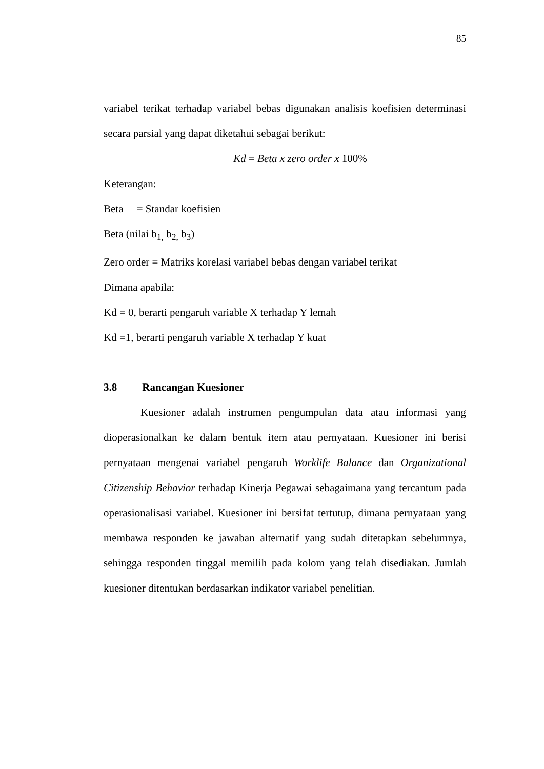85
variabel terikat terhadap variabel bebas digunakan analisis koefisien determinasi secara parsial yang dapat diketahui sebagai berikut:
Kd = Beta x zero order x 100%
Keterangan:
Beta = Standar koefisien
Beta (nilai b<sub>1,</sub> b<sub>2,</sub> b<sub>3</sub>)
Zero order = Matriks korelasi variabel bebas dengan variabel terikat
Dimana apabila:
Kd = 0, berarti pengaruh variable X terhadap Y lemah
Kd =1, berarti pengaruh variable X terhadap Y kuat
3.8 Rancangan Kuesioner
Kuesioner adalah instrumen pengumpulan data atau informasi yang dioperasionalkan ke dalam bentuk item atau pernyataan. Kuesioner ini berisi pernyataan mengenai variabel pengaruh Worklife Balance dan Organizational Citizenship Behavior terhadap Kinerja Pegawai sebagaimana yang tercantum pada operasionalisasi variabel. Kuesioner ini bersifat tertutup, dimana pernyataan yang membawa responden ke jawaban alternatif yang sudah ditetapkan sebelumnya, sehingga responden tinggal memilih pada kolom yang telah disediakan. Jumlah kuesioner ditentukan berdasarkan indikator variabel penelitian.